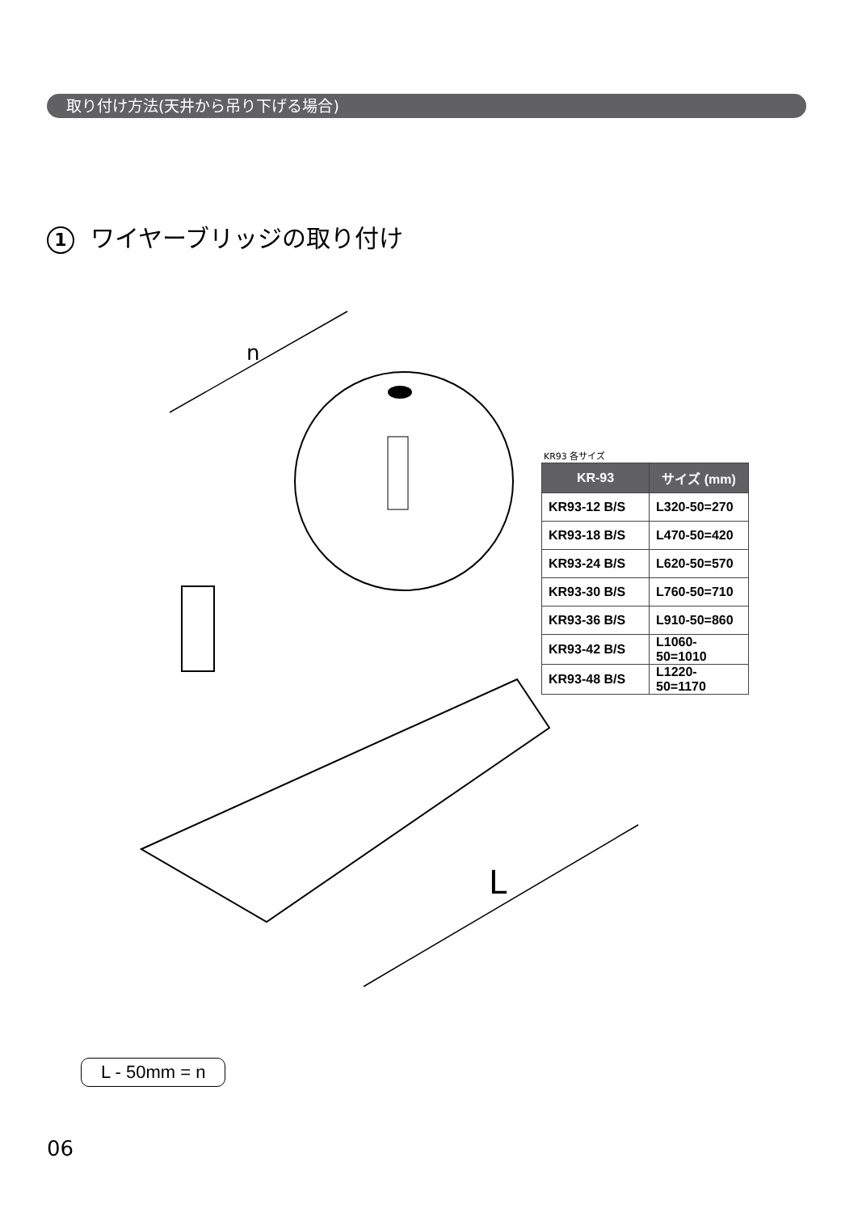取り付け方法(天井から吊り下げる場合)
1 ワイヤーブリッジの取り付け
n
L
KR93 各サイズ
| KR-93 | サイズ (mm) |
| --- | --- |
| KR93-12 B/S | L320-50=270 |
| KR93-18 B/S | L470-50=420 |
| KR93-24 B/S | L620-50=570 |
| KR93-30 B/S | L760-50=710 |
| KR93-36 B/S | L910-50=860 |
| KR93-42 B/S | L1060-50=1010 |
| KR93-48 B/S | L1220-50=1170 |
L - 50mm = n
06